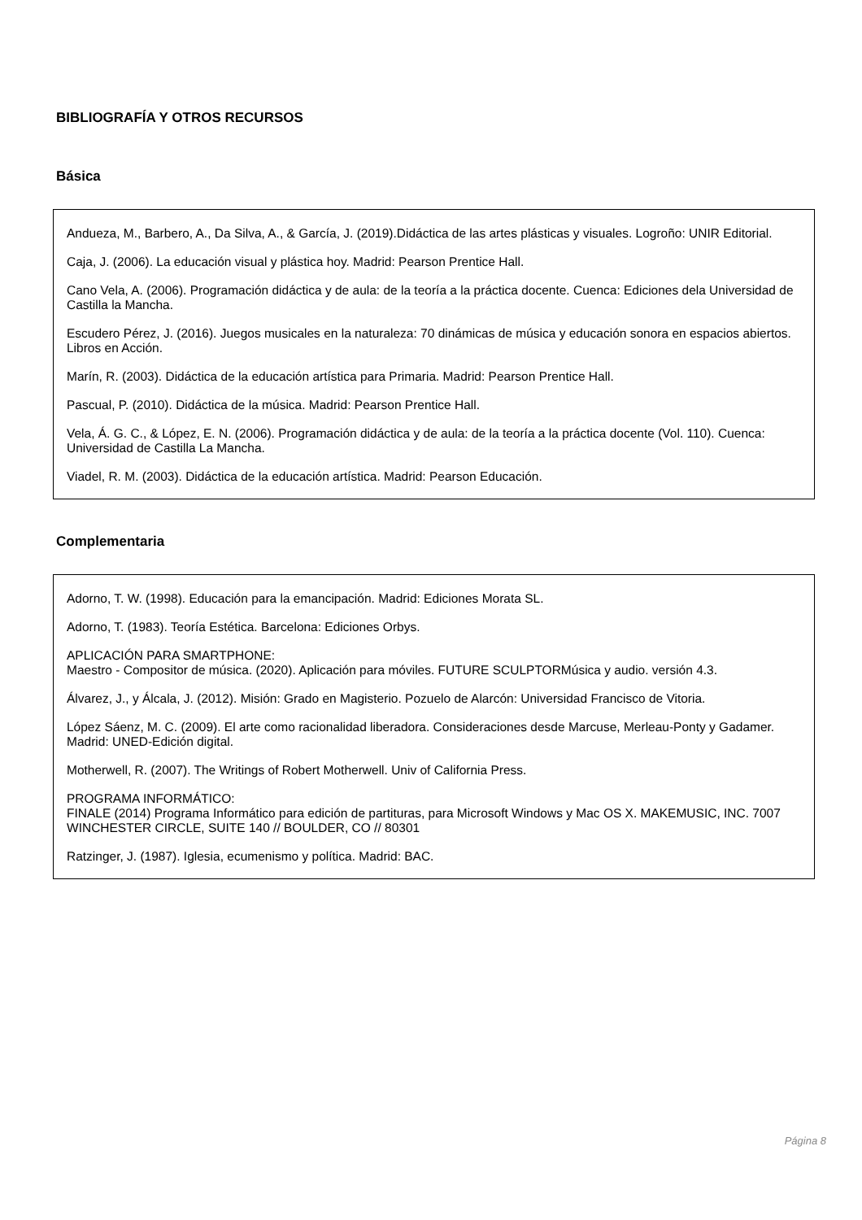BIBLIOGRAFÍA Y OTROS RECURSOS
Básica
Andueza, M., Barbero, A., Da Silva, A., & García, J. (2019).Didáctica de las artes plásticas y visuales. Logroño: UNIR Editorial.
Caja, J. (2006). La educación visual y plástica hoy. Madrid: Pearson Prentice Hall.
Cano Vela, A. (2006). Programación didáctica y de aula: de la teoría a la práctica docente. Cuenca: Ediciones dela Universidad de Castilla la Mancha.
Escudero Pérez, J. (2016). Juegos musicales en la naturaleza: 70 dinámicas de música y educación sonora en espacios abiertos. Libros en Acción.
Marín, R. (2003). Didáctica de la educación artística para Primaria. Madrid: Pearson Prentice Hall.
Pascual, P. (2010). Didáctica de la música. Madrid: Pearson Prentice Hall.
Vela, Á. G. C., & López, E. N. (2006). Programación didáctica y de aula: de la teoría a la práctica docente (Vol. 110). Cuenca: Universidad de Castilla La Mancha.
Viadel, R. M. (2003). Didáctica de la educación artística. Madrid: Pearson Educación.
Complementaria
Adorno, T. W. (1998). Educación para la emancipación. Madrid: Ediciones Morata SL.
Adorno, T. (1983). Teoría Estética. Barcelona: Ediciones Orbys.
APLICACIÓN PARA SMARTPHONE:
Maestro - Compositor de música. (2020). Aplicación para móviles. FUTURE SCULPTORMúsica y audio. versión 4.3.
Álvarez, J., y Álcala, J. (2012). Misión: Grado en Magisterio. Pozuelo de Alarcón: Universidad Francisco de Vitoria.
López Sáenz, M. C. (2009). El arte como racionalidad liberadora. Consideraciones desde Marcuse, Merleau-Ponty y Gadamer. Madrid: UNED-Edición digital.
Motherwell, R. (2007). The Writings of Robert Motherwell. Univ of California Press.
PROGRAMA INFORMÁTICO:
FINALE (2014) Programa Informático para edición de partituras, para Microsoft Windows y Mac OS X. MAKEMUSIC, INC. 7007 WINCHESTER CIRCLE, SUITE 140 // BOULDER, CO // 80301
Ratzinger, J. (1987). Iglesia, ecumenismo y política. Madrid: BAC.
Página 8